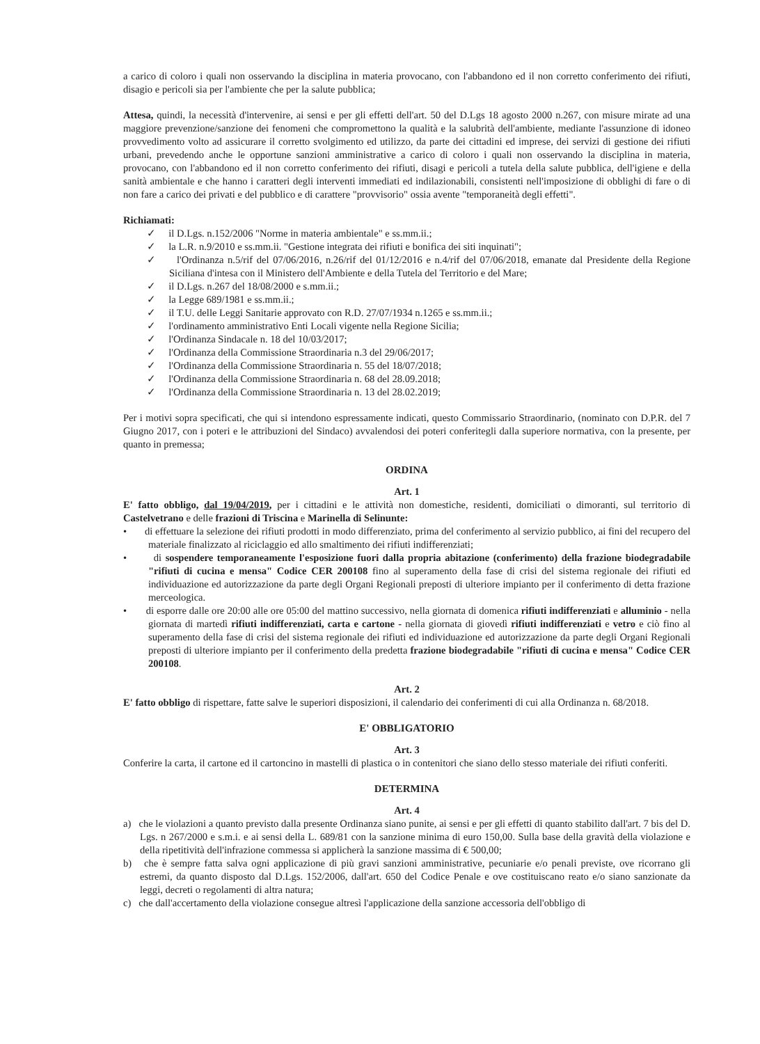a carico di coloro i quali non osservando la disciplina in materia provocano, con l'abbandono ed il non corretto conferimento dei rifiuti, disagio e pericoli sia per l'ambiente che per la salute pubblica;
Attesa, quindi, la necessità d'intervenire, ai sensi e per gli effetti dell'art. 50 del D.Lgs 18 agosto 2000 n.267, con misure mirate ad una maggiore prevenzione/sanzione dei fenomeni che compromettono la qualità e la salubrità dell'ambiente, mediante l'assunzione di idoneo provvedimento volto ad assicurare il corretto svolgimento ed utilizzo, da parte dei cittadini ed imprese, dei servizi di gestione dei rifiuti urbani, prevedendo anche le opportune sanzioni amministrative a carico di coloro i quali non osservando la disciplina in materia, provocano, con l'abbandono ed il non corretto conferimento dei rifiuti, disagi e pericoli a tutela della salute pubblica, dell'igiene e della sanità ambientale e che hanno i caratteri degli interventi immediati ed indilazionabili, consistenti nell'imposizione di obblighi di fare o di non fare a carico dei privati e del pubblico e di carattere "provvisorio" ossia avente "temporaneità degli effetti".
Richiamati:
✓ il D.Lgs. n.152/2006 "Norme in materia ambientale" e ss.mm.ii.;
✓ la L.R. n.9/2010 e ss.mm.ii. "Gestione integrata dei rifiuti e bonifica dei siti inquinati";
✓ l'Ordinanza n.5/rif del 07/06/2016, n.26/rif del 01/12/2016 e n.4/rif del 07/06/2018, emanate dal Presidente della Regione Siciliana d'intesa con il Ministero dell'Ambiente e della Tutela del Territorio e del Mare;
✓ il D.Lgs. n.267 del 18/08/2000 e s.mm.ii.;
✓ la Legge 689/1981 e ss.mm.ii.;
✓ il T.U. delle Leggi Sanitarie approvato con R.D. 27/07/1934 n.1265 e ss.mm.ii.;
✓ l'ordinamento amministrativo Enti Locali vigente nella Regione Sicilia;
✓ l'Ordinanza Sindacale n. 18 del 10/03/2017;
✓ l'Ordinanza della Commissione Straordinaria n.3 del 29/06/2017;
✓ l'Ordinanza della Commissione Straordinaria n. 55 del 18/07/2018;
✓ l'Ordinanza della Commissione Straordinaria n. 68 del 28.09.2018;
✓ l'Ordinanza della Commissione Straordinaria n. 13 del 28.02.2019;
Per i motivi sopra specificati, che qui si intendono espressamente indicati, questo Commissario Straordinario, (nominato con D.P.R. del 7 Giugno 2017, con i poteri e le attribuzioni del Sindaco) avvalendosi dei poteri conferitegli dalla superiore normativa, con la presente, per quanto in premessa;
ORDINA
Art. 1
E' fatto obbligo, dal 19/04/2019, per i cittadini e le attività non domestiche, residenti, domiciliati o dimoranti, sul territorio di Castelvetrano e delle frazioni di Triscina e Marinella di Selinunte:
• di effettuare la selezione dei rifiuti prodotti in modo differenziato, prima del conferimento al servizio pubblico, ai fini del recupero del materiale finalizzato al riciclaggio ed allo smaltimento dei rifiuti indifferenziati;
• di sospendere temporaneamente l'esposizione fuori dalla propria abitazione (conferimento) della frazione biodegradabile "rifiuti di cucina e mensa" Codice CER 200108 fino al superamento della fase di crisi del sistema regionale dei rifiuti ed individuazione ed autorizzazione da parte degli Organi Regionali preposti di ulteriore impianto per il conferimento di detta frazione merceologica.
• di esporre dalle ore 20:00 alle ore 05:00 del mattino successivo, nella giornata di domenica rifiuti indifferenziati e alluminio - nella giornata di martedì rifiuti indifferenziati, carta e cartone - nella giornata di giovedì rifiuti indifferenziati e vetro e ciò fino al superamento della fase di crisi del sistema regionale dei rifiuti ed individuazione ed autorizzazione da parte degli Organi Regionali preposti di ulteriore impianto per il conferimento della predetta frazione biodegradabile "rifiuti di cucina e mensa" Codice CER 200108.
Art. 2
E' fatto obbligo di rispettare, fatte salve le superiori disposizioni, il calendario dei conferimenti di cui alla Ordinanza n. 68/2018.
E' OBBLIGATORIO
Art. 3
Conferire la carta, il cartone ed il cartoncino in mastelli di plastica o in contenitori che siano dello stesso materiale dei rifiuti conferiti.
DETERMINA
Art. 4
a) che le violazioni a quanto previsto dalla presente Ordinanza siano punite, ai sensi e per gli effetti di quanto stabilito dall'art. 7 bis del D. Lgs. n 267/2000 e s.m.i. e ai sensi della L. 689/81 con la sanzione minima di euro 150,00. Sulla base della gravità della violazione e della ripetitività dell'infrazione commessa si applicherà la sanzione massima di € 500,00;
b) che è sempre fatta salva ogni applicazione di più gravi sanzioni amministrative, pecuniarie e/o penali previste, ove ricorrano gli estremi, da quanto disposto dal D.Lgs. 152/2006, dall'art. 650 del Codice Penale e ove costituiscano reato e/o siano sanzionate da leggi, decreti o regolamenti di altra natura;
c) che dall'accertamento della violazione consegue altresì l'applicazione della sanzione accessoria dell'obbligo di